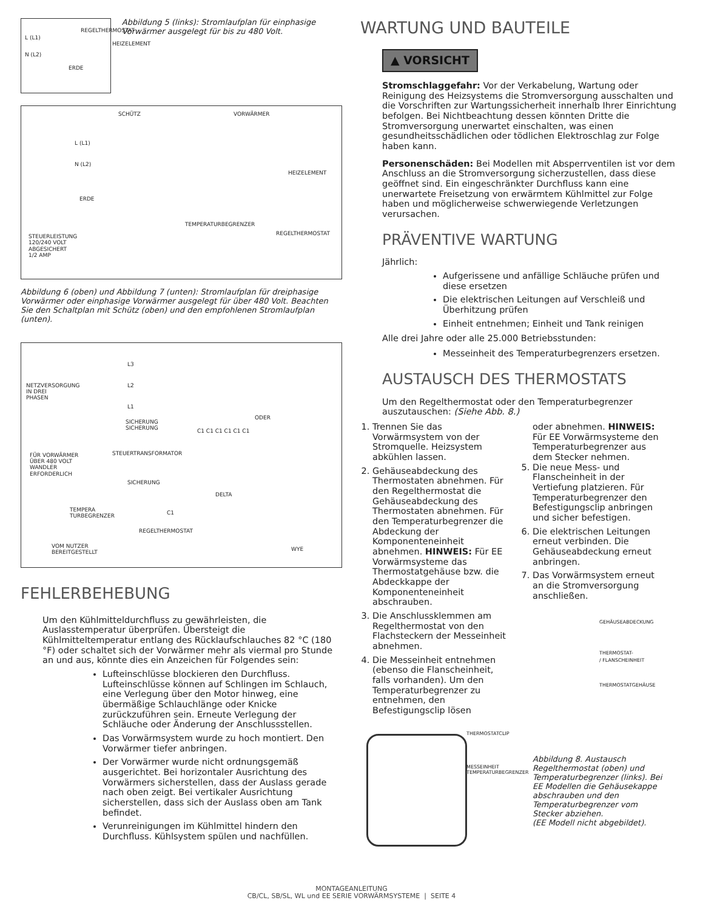REGELTHERMOSTAT
L (L1)
HEIZELEMENT
N (L2)
ERDE
Abbildung 5 (links): Stromlaufplan für einphasige Vorwärmer ausgelegt für bis zu 480 Volt.
SCHÜTZ VORWÄRMER
L (L1)
N (L2)
HEIZELEMENT
ERDE
TEMPERATURBEGRENZER
REGELTHERMOSTAT STEUERLEISTUNG
120/240 VOLT
ABGESICHERT
1/2 AMP
Abbildung 6 (oben) und Abbildung 7 (unten): Stromlaufplan für dreiphasige Vorwärmer oder einphasige Vorwärmer ausgelegt für über 480 Volt. Beachten Sie den Schaltplan mit Schütz (oben) und den empfohlenen Stromlaufplan (unten).
L3
NETZVERSORGUNG
IN DREI
PHASEN
L2
L1
ODER
SICHERUNG
SICHERUNG C1 C1 C1 C1 C1 C1
STEUERTRANSFORMATOR FÜR VORWÄRMER
ÜBER 480 VOLT
WANDLER
ERFORDERLICH
SICHERUNG
DELTA
TEMPERA
TURBEGRENZER
C1
REGELTHERMOSTAT
VOM NUTZER
BEREITGESTELLT
WYE
FEHLERBEHEBUNG
Um den Kühlmitteldurchfluss zu gewährleisten, die Auslasstemperatur überprüfen. Übersteigt die Kühlmitteltemperatur entlang des Rücklaufschlauches 82 °C (180 °F) oder schaltet sich der Vorwärmer mehr als viermal pro Stunde an und aus, könnte dies ein Anzeichen für Folgendes sein:
Lufteinschlüsse blockieren den Durchfluss. Lufteinschlüsse können auf Schlingen im Schlauch, eine Verlegung über den Motor hinweg, eine übermäßige Schlauchlänge oder Knicke zurückzuführen sein. Erneute Verlegung der Schläuche oder Änderung der Anschlussstellen.
Das Vorwärmsystem wurde zu hoch montiert. Den Vorwärmer tiefer anbringen.
Der Vorwärmer wurde nicht ordnungsgemäß ausgerichtet. Bei horizontaler Ausrichtung des Vorwärmers sicherstellen, dass der Auslass gerade nach oben zeigt. Bei vertikaler Ausrichtung sicherstellen, dass sich der Auslass oben am Tank befindet.
Verunreinigungen im Kühlmittel hindern den Durchfluss. Kühlsystem spülen und nachfüllen.
WARTUNG UND BAUTEILE
▲ VORSICHT
Stromschlaggefahr: Vor der Verkabelung, Wartung oder Reinigung des Heizsystems die Stromversorgung ausschalten und die Vorschriften zur Wartungssicherheit innerhalb Ihrer Einrichtung befolgen. Bei Nichtbeachtung dessen könnten Dritte die Stromversorgung unerwartet einschalten, was einen gesundheitsschädlichen oder tödlichen Elektroschlag zur Folge haben kann.
Personenschäden: Bei Modellen mit Absperrventilen ist vor dem Anschluss an die Stromversorgung sicherzustellen, dass diese geöffnet sind. Ein eingeschränkter Durchfluss kann eine unerwartete Freisetzung von erwärmtem Kühlmittel zur Folge haben und möglicherweise schwerwiegende Verletzungen verursachen.
PRÄVENTIVE WARTUNG
Jährlich:
Aufgerissene und anfällige Schläuche prüfen und diese ersetzen
Die elektrischen Leitungen auf Verschleiß und Überhitzung prüfen
Einheit entnehmen; Einheit und Tank reinigen
Alle drei Jahre oder alle 25.000 Betriebsstunden:
Messeinheit des Temperaturbegrenzers ersetzen.
AUSTAUSCH DES THERMOSTATS
Um den Regelthermostat oder den Temperaturbegrenzer auszutauschen: (Siehe Abb. 8.)
1. Trennen Sie das Vorwärmsystem von der Stromquelle. Heizsystem abkühlen lassen.
2. Gehäuseabdeckung des Thermostaten abnehmen. Für den Regelthermostat die Gehäuseabdeckung des Thermostaten abnehmen. Für den Temperaturbegrenzer die Abdeckung der Komponenteneinheit abnehmen. HINWEIS: Für EE Vorwärmsysteme das Thermostatgehäuse bzw. die Abdeckkappe der Komponenteneinheit abschrauben.
3. Die Anschlussklemmen am Regelthermostat von den Flachsteckern der Messeinheit abnehmen.
4. Die Messeinheit entnehmen (ebenso die Flanscheinheit, falls vorhanden). Um den Temperaturbegrenzer zu entnehmen, den Befestigungsclip lösen
THERMOSTATCLIP
MESSEINHEIT
TEMPERATURBEGRENZER
oder abnehmen. HINWEIS: Für EE Vorwärmsysteme den Temperaturbegrenzer aus dem Stecker nehmen.
5. Die neue Mess- und Flanscheinheit in der Vertiefung platzieren. Für Temperaturbegrenzer den Befestigungsclip anbringen und sicher befestigen.
6. Die elektrischen Leitungen erneut verbinden. Die Gehäuseabdeckung erneut anbringen.
7. Das Vorwärmsystem erneut an die Stromversorgung anschließen.
GEHÄUSEABDECKUNG
THERMOSTAT-
/ FLANSCHEINHEIT
THERMOSTATGEHÄUSE
Abbildung 8. Austausch Regelthermostat (oben) und Temperaturbegrenzer (links). Bei EE Modellen die Gehäusekappe abschrauben und den Temperaturbegrenzer vom Stecker abziehen.
(EE Modell nicht abgebildet).
MONTAGEANLEITUNG
CB/CL, SB/SL, WL und EE SERIE VORWÄRMSYSTEME | SEITE 4